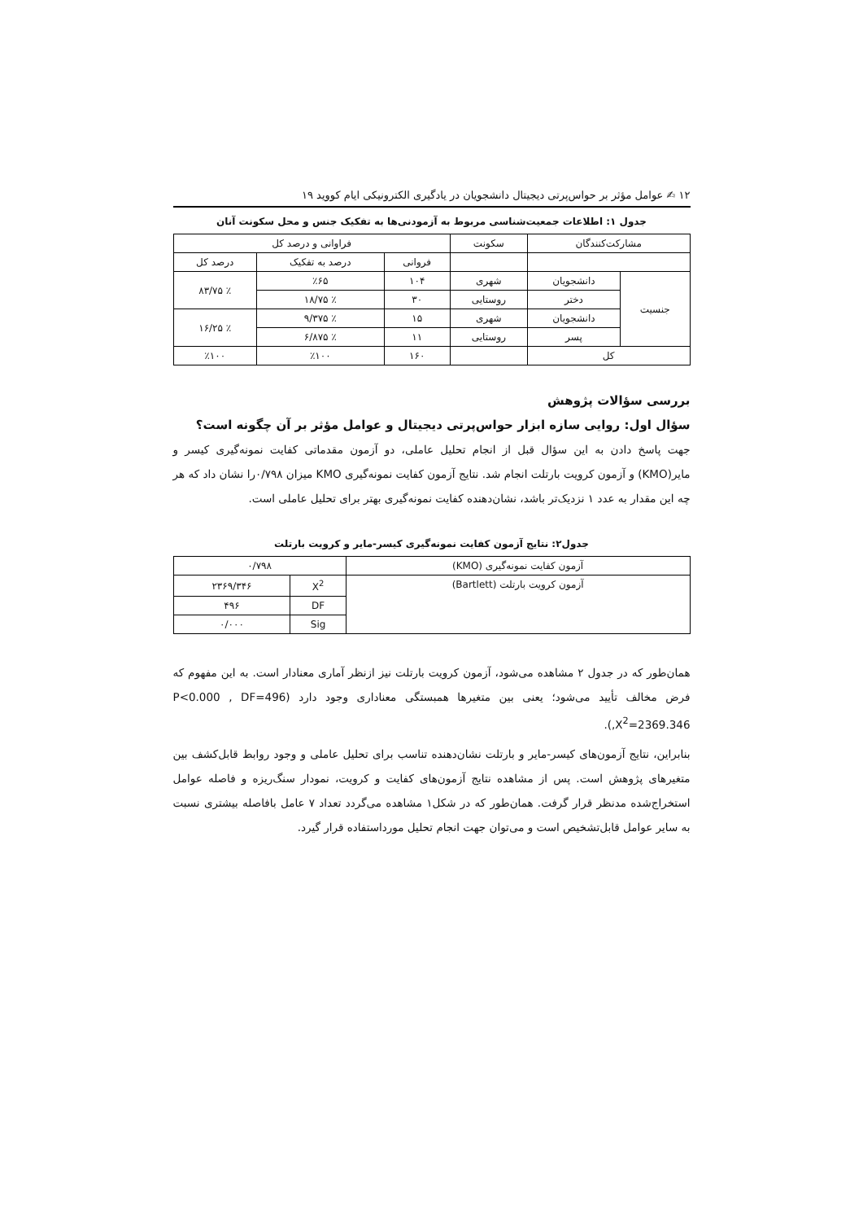۱۲ ✍ عوامل مؤثر بر حواس‌پرتی دیجیتال دانشجویان در یادگیری الکترونیکی ایام کووید ۱۹
جدول ۱: اطلاعات جمعیت‌شناسی مربوط به آزمودنی‌ها به تفکیک جنس و محل سکونت آنان
| مشارکت‌کنندگان | | سکونت | فراوانی و درصد کل | | |
| --- | --- | --- | --- | --- | --- |
| | | | فروانی | درصد به تفکیک | درصد کل |
| جنسیت | دانشجویان | شهری | ۱۰۴ | ٪۶۵ | ٪ ۸۳/۷۵ |
| | دختر | روستایی | ۳۰ | ٪ ۱۸/۷۵ | |
| | دانشجویان | شهری | ۱۵ | ٪ ۹/۳۷۵ | ٪ ۱۶/۲۵ |
| | پسر | روستایی | ۱۱ | ٪ ۶/۸۷۵ | |
| کل | | | ۱۶۰ | ٪۱۰۰ | ٪۱۰۰ |
بررسی سؤالات پژوهش
سؤال اول: روایی سازه ابزار حواس‌پرتی دیجیتال و عوامل مؤثر بر آن چگونه است؟
جهت پاسخ دادن به این سؤال قبل از انجام تحلیل عاملی، دو آزمون مقدماتی کفایت نمونه‌گیری کیسر و مایر(KMO) و آزمون کرویت بارتلت انجام شد. نتایج آزمون کفایت نمونه‌گیری KMO میزان ۰/۷۹۸را نشان داد که هر چه این مقدار به عدد ۱ نزدیک‌تر باشد، نشان‌دهنده کفایت نمونه‌گیری بهتر برای تحلیل عاملی است.
جدول۲: نتایج آزمون کفایت نمونه‌گیری کیسر-مایر و کرویت بارتلت
| آزمون کفایت نمونه‌گیری (KMO) | ۰/۷۹۸ | |
| آزمون کرویت بارتلت (Bartlett) | X<sup>2</sup> | ۲۳۶۹/۳۴۶ |
| | DF | ۴۹۶ |
| | Sig | ۰/۰۰۰ |
همان‌طور که در جدول ۲ مشاهده می‌شود، آزمون کرویت بارتلت نیز ازنظر آماری معنادار است. به این مفهوم که فرض مخالف تأیید می‌شود؛ یعنی بین متغیرها همبستگی معناداری وجود دارد (P<0.000 , DF=496 ,X<sup>2</sup>=2369.346).
بنابراین، نتایج آزمون‌های کیسر-مایر و بارتلت نشان‌دهنده تناسب برای تحلیل عاملی و وجود روابط قابل‌کشف بین متغیرهای پژوهش است. پس از مشاهده نتایج آزمون‌های کفایت و کرویت، نمودار سنگ‌ریزه و فاصله عوامل استخراج‌شده مدنظر قرار گرفت. همان‌طور که در شکل۱ مشاهده می‌گردد تعداد ۷ عامل بافاصله بیشتری نسبت به سایر عوامل قابل‌تشخیص است و می‌توان جهت انجام تحلیل مورداستفاده قرار گیرد.